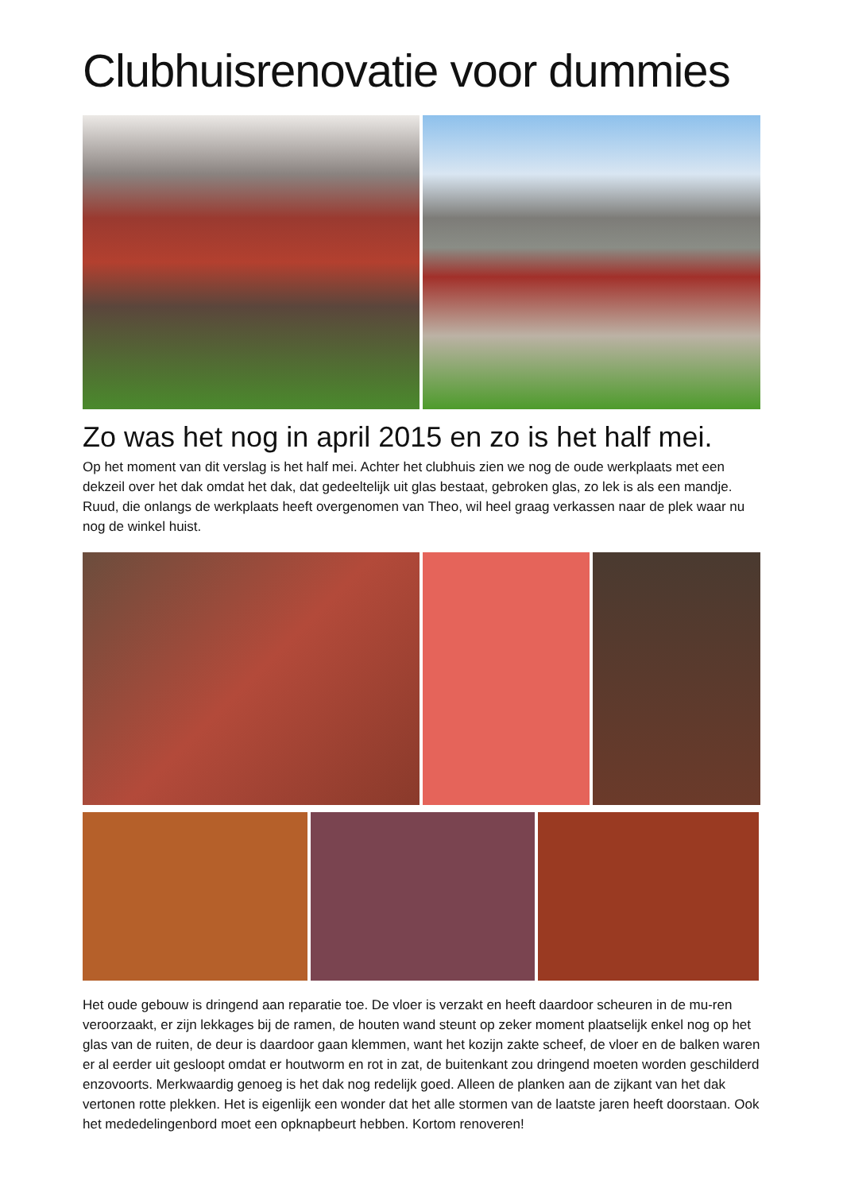Clubhuisrenovatie voor dummies
Zo was het nog in april 2015 en zo is het half mei.
Op het moment van dit verslag is het half mei. Achter het clubhuis zien we nog de oude werkplaats met een dekzeil over het dak omdat het dak, dat gedeeltelijk uit glas bestaat, gebroken glas, zo lek is als een mandje. Ruud, die onlangs de werkplaats heeft overgenomen van Theo, wil heel graag verkassen naar de plek waar nu nog de winkel huist.
Het oude gebouw is dringend aan reparatie toe. De vloer is verzakt en heeft daardoor scheuren in de mu-ren veroorzaakt, er zijn lekkages bij de ramen, de houten wand steunt op zeker moment plaatselijk enkel nog op het glas van de ruiten, de deur is daardoor gaan klemmen, want het kozijn zakte scheef, de vloer en de balken waren er al eerder uit gesloopt omdat er houtworm en rot in zat, de buitenkant zou dringend moeten worden geschilderd enzovoorts. Merkwaardig genoeg is het dak nog redelijk goed. Alleen de planken aan de zijkant van het dak vertonen rotte plekken. Het is eigenlijk een wonder dat het alle stormen van de laatste jaren heeft doorstaan. Ook het mededelingenbord moet een opknapbeurt hebben. Kortom renoveren!